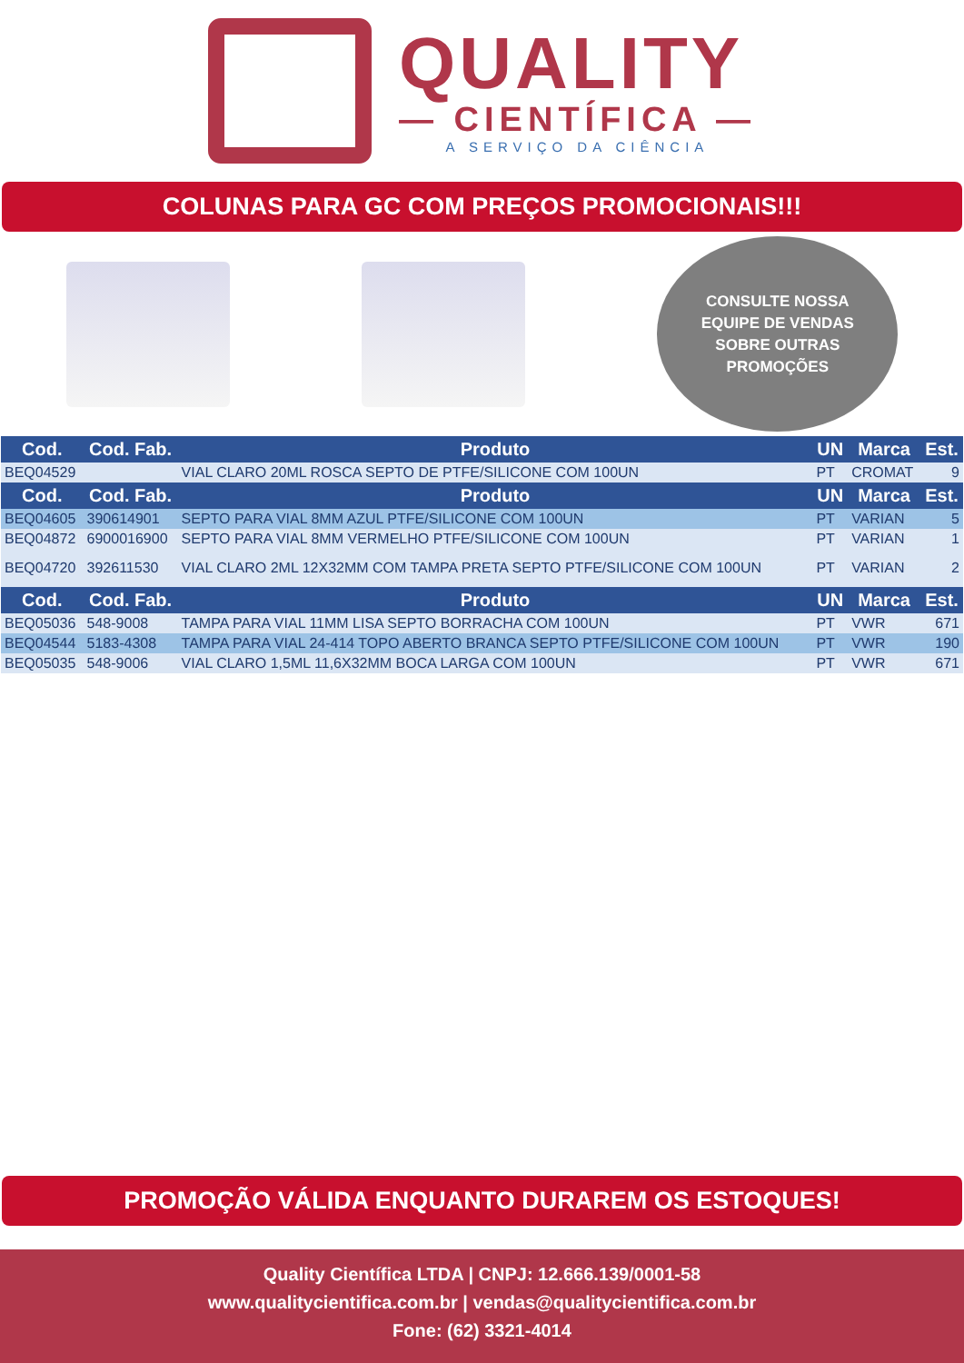QUALITY
— CIENTÍFICA —
A SERVIÇO DA CIÊNCIA
COLUNAS PARA GC COM PREÇOS PROMOCIONAIS!!!
CONSULTE NOSSA
EQUIPE DE VENDAS
SOBRE OUTRAS
PROMOÇÕES
| Cod. | Cod. Fab. | Produto | UN | Marca | Est. |
| --- | --- | --- | --- | --- | --- |
| BEQ04529 | | VIAL CLARO 20ML ROSCA SEPTO DE PTFE/SILICONE COM 100UN | PT | CROMAT | 9 |
| Cod. | Cod. Fab. | Produto | UN | Marca | Est. |
| BEQ04605 | 390614901 | SEPTO PARA VIAL 8MM AZUL PTFE/SILICONE COM 100UN | PT | VARIAN | 5 |
| BEQ04872 | 6900016900 | SEPTO PARA VIAL 8MM VERMELHO PTFE/SILICONE COM 100UN | PT | VARIAN | 1 |
| BEQ04720 | 392611530 | VIAL CLARO 2ML 12X32MM COM TAMPA PRETA SEPTO PTFE/SILICONE COM 100UN | PT | VARIAN | 2 |
| Cod. | Cod. Fab. | Produto | UN | Marca | Est. |
| BEQ05036 | 548-9008 | TAMPA PARA VIAL 11MM LISA SEPTO BORRACHA COM 100UN | PT | VWR | 671 |
| BEQ04544 | 5183-4308 | TAMPA PARA VIAL 24-414 TOPO ABERTO BRANCA SEPTO PTFE/SILICONE COM 100UN | PT | VWR | 190 |
| BEQ05035 | 548-9006 | VIAL CLARO 1,5ML 11,6X32MM BOCA LARGA COM 100UN | PT | VWR | 671 |
PROMOÇÃO VÁLIDA ENQUANTO DURAREM OS ESTOQUES!
Quality Científica LTDA | CNPJ: 12.666.139/0001-58
www.qualitycientifica.com.br | vendas@qualitycientifica.com.br
Fone: (62) 3321-4014